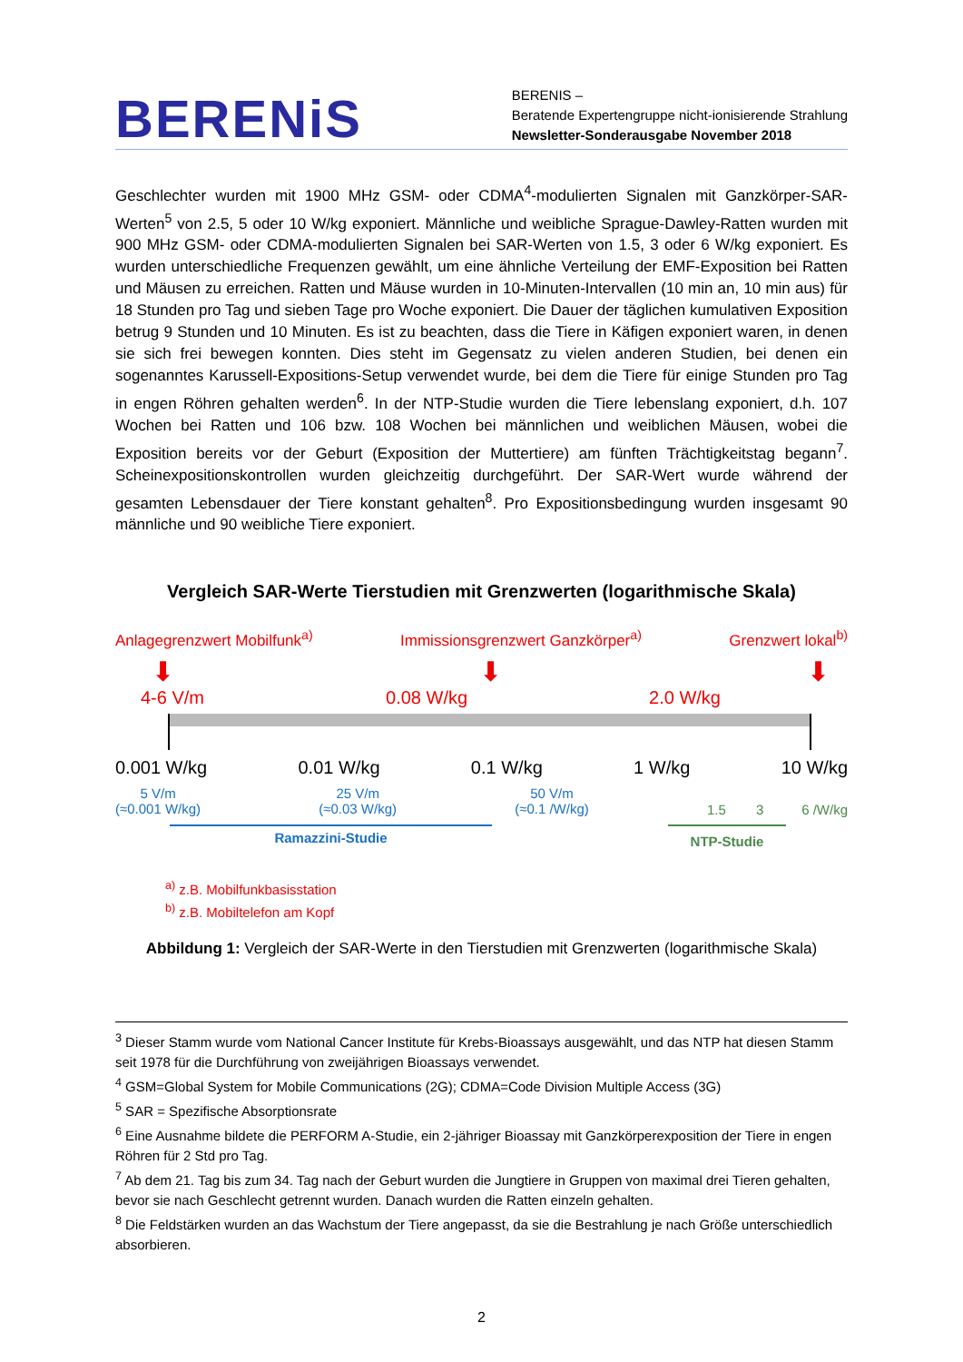BERENiS
BERENIS –
Beratende Expertengruppe nicht-ionisierende Strahlung
Newsletter-Sonderausgabe November 2018
Geschlechter wurden mit 1900 MHz GSM- oder CDMA<sup>4</sup>-modulierten Signalen mit Ganzkörper-SAR-Werten<sup>5</sup> von 2.5, 5 oder 10 W/kg exponiert. Männliche und weibliche Sprague-Dawley-Ratten wurden mit 900 MHz GSM- oder CDMA-modulierten Signalen bei SAR-Werten von 1.5, 3 oder 6 W/kg exponiert. Es wurden unterschiedliche Frequenzen gewählt, um eine ähnliche Verteilung der EMF-Exposition bei Ratten und Mäusen zu erreichen. Ratten und Mäuse wurden in 10-Minuten-Intervallen (10 min an, 10 min aus) für 18 Stunden pro Tag und sieben Tage pro Woche exponiert. Die Dauer der täglichen kumulativen Exposition betrug 9 Stunden und 10 Minuten. Es ist zu beachten, dass die Tiere in Käfigen exponiert waren, in denen sie sich frei bewegen konnten. Dies steht im Gegensatz zu vielen anderen Studien, bei denen ein sogenanntes Karussell-Expositions-Setup verwendet wurde, bei dem die Tiere für einige Stunden pro Tag in engen Röhren gehalten werden<sup>6</sup>. In der NTP-Studie wurden die Tiere lebenslang exponiert, d.h. 107 Wochen bei Ratten und 106 bzw. 108 Wochen bei männlichen und weiblichen Mäusen, wobei die Exposition bereits vor der Geburt (Exposition der Muttertiere) am fünften Trächtigkeitstag begann<sup>7</sup>. Scheinexpositionskontrollen wurden gleichzeitig durchgeführt. Der SAR-Wert wurde während der gesamten Lebensdauer der Tiere konstant gehalten<sup>8</sup>. Pro Expositionsbedingung wurden insgesamt 90 männliche und 90 weibliche Tiere exponiert.
Vergleich SAR-Werte Tierstudien mit Grenzwerten (logarithmische Skala)
Anlagegrenzwert Mobilfunk<sup>a)</sup> Immissionsgrenzwert Ganzkörper<sup>a)</sup> Grenzwert lokal<sup>b)</sup>
⬇ ⬇ ⬇
4-6 V/m 0.08 W/kg 2.0 W/kg
0.001 W/kg 0.01 W/kg 0.1 W/kg 1 W/kg 10 W/kg
5 V/m
(≈0.001 W/kg) 25 V/m
(≈0.03 W/kg) 50 V/m
(≈0.1 /W/kg) 1.5 3 6 /W/kg
Ramazzini-Studie NTP-Studie
<sup>a)</sup> z.B. Mobilfunkbasisstation
<sup>b)</sup> z.B. Mobiltelefon am Kopf
Abbildung 1: Vergleich der SAR-Werte in den Tierstudien mit Grenzwerten (logarithmische Skala)
<sup>3</sup> Dieser Stamm wurde vom National Cancer Institute für Krebs-Bioassays ausgewählt, und das NTP hat diesen Stamm seit 1978 für die Durchführung von zweijährigen Bioassays verwendet.
<sup>4</sup> GSM=Global System for Mobile Communications (2G); CDMA=Code Division Multiple Access (3G)
<sup>5</sup> SAR = Spezifische Absorptionsrate
<sup>6</sup> Eine Ausnahme bildete die PERFORM A-Studie, ein 2-jähriger Bioassay mit Ganzkörperexposition der Tiere in engen Röhren für 2 Std pro Tag.
<sup>7</sup> Ab dem 21. Tag bis zum 34. Tag nach der Geburt wurden die Jungtiere in Gruppen von maximal drei Tieren gehalten, bevor sie nach Geschlecht getrennt wurden. Danach wurden die Ratten einzeln gehalten.
<sup>8</sup> Die Feldstärken wurden an das Wachstum der Tiere angepasst, da sie die Bestrahlung je nach Größe unterschiedlich absorbieren.
2